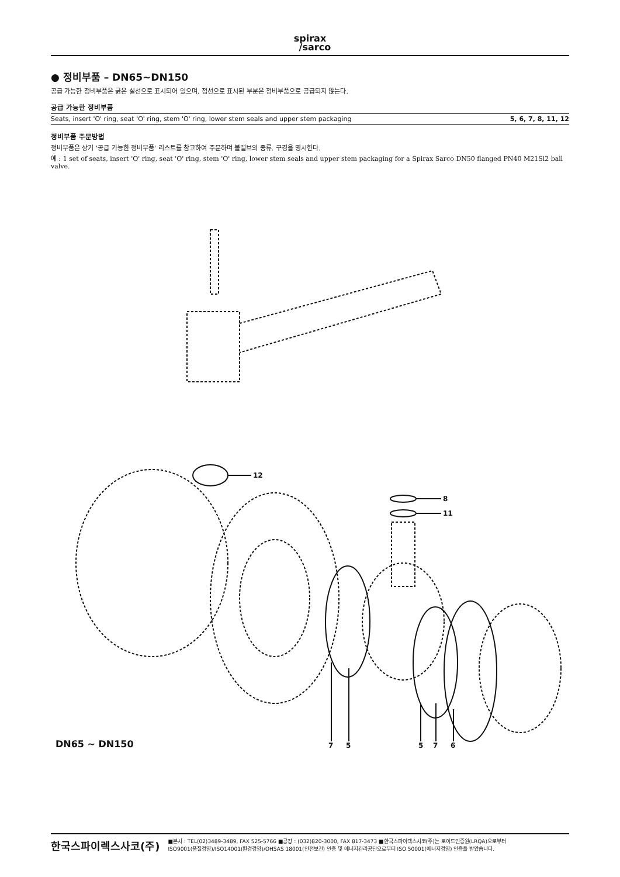spirax
/sarco
● 정비부품 – DN65~DN150
공급 가능한 정비부품은 굵은 실선으로 표시되어 있으며, 점선으로 표시된 부분은 정비부품으로 공급되지 않는다.
공급 가능한 정비부품
| Seats, insert 'O' ring, seat 'O' ring, stem 'O' ring, lower stem seals and upper stem packaging | 5, 6, 7, 8, 11, 12 |
정비부품 주문방법
정비부품은 상기 '공급 가능한 정비부품' 리스트를 참고하여 주문하며 볼밸브의 종류, 구경을 명시한다.
예 : 1 set of seats, insert 'O' ring, seat 'O' ring, stem 'O' ring, lower stem seals and upper stem packaging for a Spirax Sarco DN50 flanged PN40 M21Si2 ball valve.
12
8
11
DN65 ~ DN150 7 5 5 7 6
한국스파이렉스사코(주) ■본사 : TEL(02)3489-3489, FAX 525-5766 ■공장 : (032)820-3000, FAX 817-3473 ■한국스파이렉스사코(주)는 로이드인증원(LRQA)으로부터
ISO9001(품질경영)/ISO14001(환경경영)/OHSAS 18001(안전보건) 인증 및 에너지관리공단으로부터 ISO 50001(에너지경영) 인증을 받았습니다.